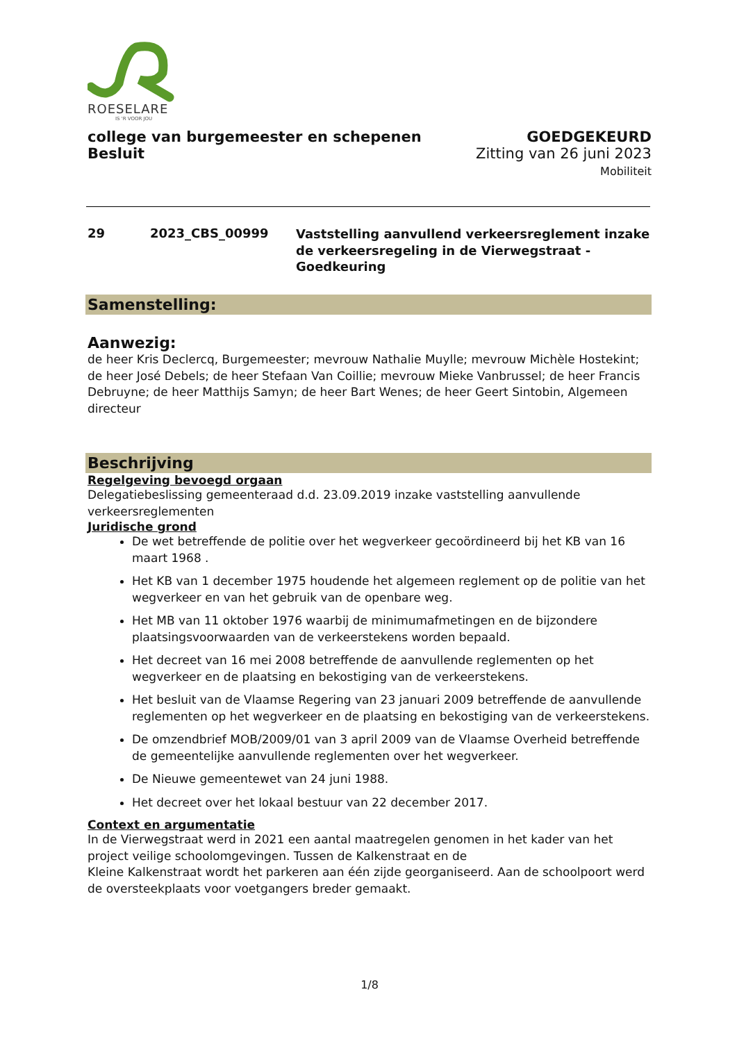ROESELARE
IS 'R VOOR JOU
college van burgemeester en schepenen
Besluit
GOEDGEKEURD
Zitting van 26 juni 2023
Mobiliteit
29 2023_CBS_00999
Vaststelling aanvullend verkeersreglement inzake de verkeersregeling in de Vierwegstraat - Goedkeuring
Samenstelling:
Aanwezig:
de heer Kris Declercq, Burgemeester; mevrouw Nathalie Muylle; mevrouw Michèle Hostekint; de heer José Debels; de heer Stefaan Van Coillie; mevrouw Mieke Vanbrussel; de heer Francis Debruyne; de heer Matthijs Samyn; de heer Bart Wenes; de heer Geert Sintobin, Algemeen directeur
Beschrijving
Regelgeving bevoegd orgaan
Delegatiebeslissing gemeenteraad d.d. 23.09.2019 inzake vaststelling aanvullende verkeersreglementen
Juridische grond
De wet betreffende de politie over het wegverkeer gecoördineerd bij het KB van 16 maart 1968 .
Het KB van 1 december 1975 houdende het algemeen reglement op de politie van het wegverkeer en van het gebruik van de openbare weg.
Het MB van 11 oktober 1976 waarbij de minimumafmetingen en de bijzondere plaatsingsvoorwaarden van de verkeerstekens worden bepaald.
Het decreet van 16 mei 2008 betreffende de aanvullende reglementen op het wegverkeer en de plaatsing en bekostiging van de verkeerstekens.
Het besluit van de Vlaamse Regering van 23 januari 2009 betreffende de aanvullende reglementen op het wegverkeer en de plaatsing en bekostiging van de verkeerstekens.
De omzendbrief MOB/2009/01 van 3 april 2009 van de Vlaamse Overheid betreffende de gemeentelijke aanvullende reglementen over het wegverkeer.
De Nieuwe gemeentewet van 24 juni 1988.
Het decreet over het lokaal bestuur van 22 december 2017.
Context en argumentatie
In de Vierwegstraat werd in 2021 een aantal maatregelen genomen in het kader van het project veilige schoolomgevingen. Tussen de Kalkenstraat en de
Kleine Kalkenstraat wordt het parkeren aan één zijde georganiseerd. Aan de schoolpoort werd de oversteekplaats voor voetgangers breder gemaakt.
1/8